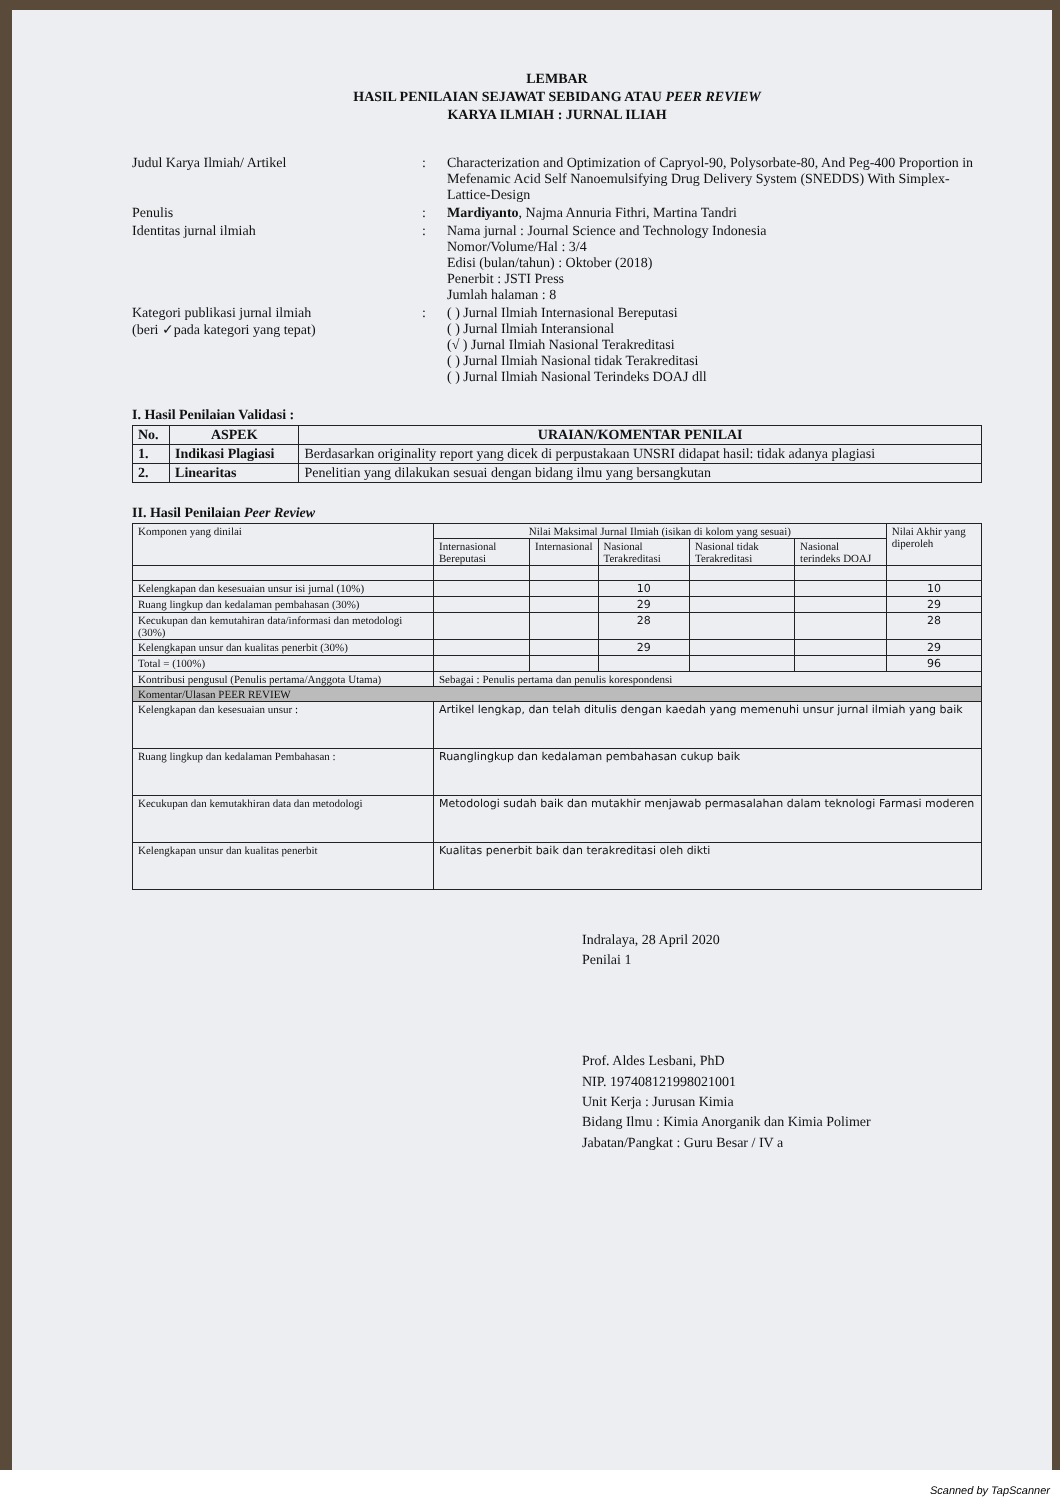LEMBAR
HASIL PENILAIAN SEJAWAT SEBIDANG ATAU PEER REVIEW
KARYA ILMIAH : JURNAL ILIAH
Judul Karya Ilmiah/ Artikel : Characterization and Optimization of Capryol-90, Polysorbate-80, And Peg-400 Proportion in Mefenamic Acid Self Nanoemulsifying Drug Delivery System (SNEDDS) With Simplex-Lattice-Design
Penulis : Mardiyanto, Najma Annuria Fithri, Martina Tandri
Identitas jurnal ilmiah : Nama jurnal : Journal Science and Technology Indonesia
Nomor/Volume/Hal : 3/4
Edisi (bulan/tahun) : Oktober (2018)
Penerbit : JSTI Press
Jumlah halaman : 8
Kategori publikasi jurnal ilmiah
(beri ✓pada kategori yang tepat)
: ( ) Jurnal Ilmiah Internasional Bereputasi
( ) Jurnal Ilmiah Interansional
(√ ) Jurnal Ilmiah Nasional Terakreditasi
( ) Jurnal Ilmiah Nasional tidak Terakreditasi
( ) Jurnal Ilmiah Nasional Terindeks DOAJ dll
I. Hasil Penilaian Validasi :
| No. | ASPEK | URAIAN/KOMENTAR PENILAI |
| --- | --- | --- |
| 1. | Indikasi Plagiasi | Berdasarkan originality report yang dicek di perpustakaan UNSRI didapat hasil: tidak adanya plagiasi |
| 2. | Linearitas | Penelitian yang dilakukan sesuai dengan bidang ilmu yang bersangkutan |
II. Hasil Penilaian Peer Review
| Komponen yang dinilai | Nilai Maksimal Jurnal Ilmiah (isikan di kolom yang sesuai) | | | | | Nilai Akhir yang diperoleh |
| --- | --- | --- | --- | --- | --- | --- |
| | Internasional Bereputasi | Internasional | Nasional Terakreditasi | Nasional tidak Terakreditasi | Nasional terindeks DOAJ | |
| Kelengkapan dan kesesuaian unsur isi jurnal (10%) | | | 10 | | | 10 |
| Ruang lingkup dan kedalaman pembahasan (30%) | | | 29 | | | 29 |
| Kecukupan dan kemutahiran data/informasi dan metodologi (30%) | | | 28 | | | 28 |
| Kelengkapan unsur dan kualitas penerbit (30%) | | | 29 | | | 29 |
| Total = (100%) | | | | | | 96 |
| Kontribusi pengusul (Penulis pertama/Anggota Utama) | Sebagai : Penulis pertama dan penulis korespondensi | | | | | |
| Komentar/Ulasan PEER REVIEW | | | | | | |
| Kelengkapan dan kesesuaian unsur : | Artikel lengkap, dan telah ditulis dengan kaedah yang memenuhi unsur jurnal ilmiah yang baik | | | | | |
| Ruang lingkup dan kedalaman Pembahasan : | Ruanglingkup dan kedalaman pembahasan cukup baik | | | | | |
| Kecukupan dan kemutakhiran data dan metodologi | Metodologi sudah baik dan mutakhir menjawab permasalahan dalam teknologi Farmasi moderen | | | | | |
| Kelengkapan unsur dan kualitas penerbit | Kualitas penerbit baik dan terakreditasi oleh dikti | | | | | |
Indralaya, 28 April 2020
Penilai 1
Prof. Aldes Lesbani, PhD
NIP. 197408121998021001
Unit Kerja : Jurusan Kimia
Bidang Ilmu : Kimia Anorganik dan Kimia Polimer
Jabatan/Pangkat : Guru Besar / IV a
Scanned by TapScanner